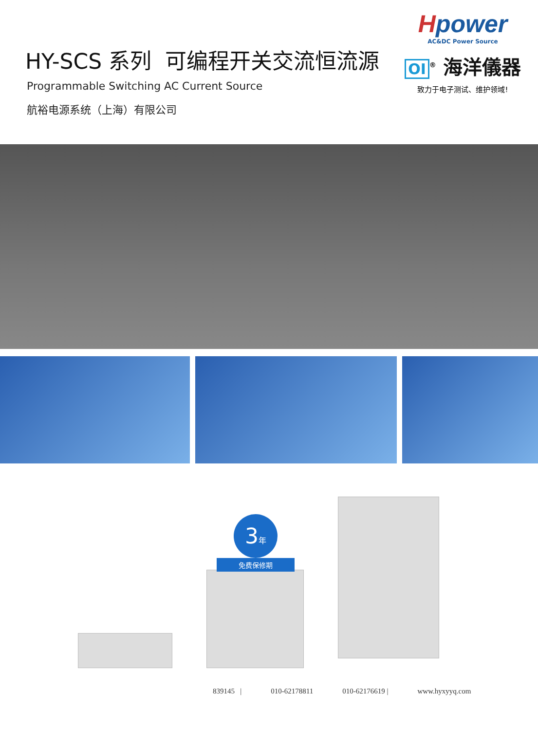HY-SCS 系列 可编程开关交流恒流源
Programmable Switching AC Current Source
航裕电源系统（上海）有限公司
Hpower
AC&DC Power Source
OI<sup>®</sup> 海洋儀器
致力于电子测试、维护领域!
3年
免费保修期
839145 | 010-62178811 010-62176619 | www.hyxyyq.com